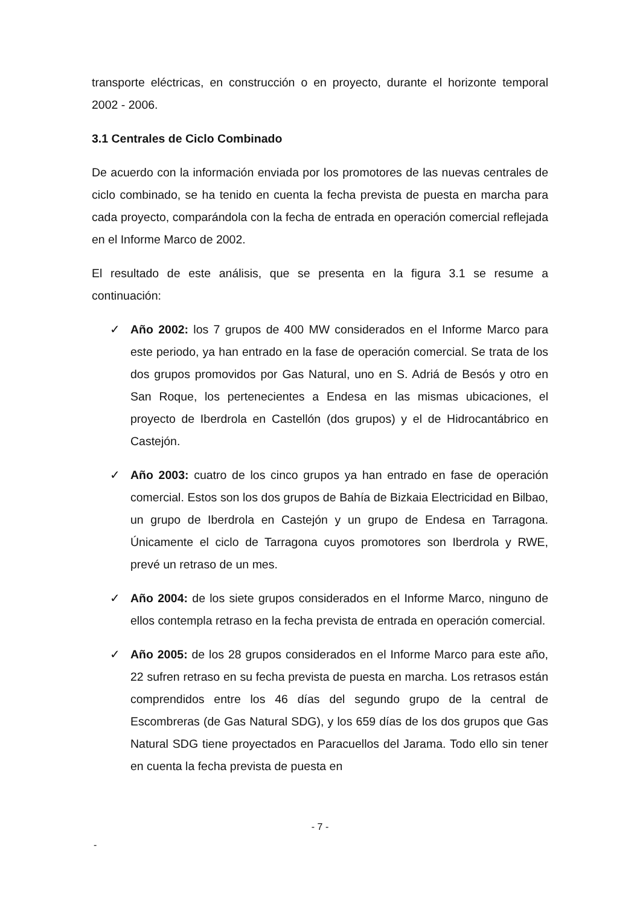transporte eléctricas, en construcción o en proyecto, durante el horizonte temporal 2002 - 2006.
3.1 Centrales de Ciclo Combinado
De acuerdo con la información enviada por los promotores de las nuevas centrales de ciclo combinado, se ha tenido en cuenta la fecha prevista de puesta en marcha para cada proyecto, comparándola con la fecha de entrada en operación comercial reflejada en el Informe Marco de 2002.
El resultado de este análisis, que se presenta en la figura 3.1 se resume a continuación:
✓ Año 2002: los 7 grupos de 400 MW considerados en el Informe Marco para este periodo, ya han entrado en la fase de operación comercial. Se trata de los dos grupos promovidos por Gas Natural, uno en S. Adriá de Besós y otro en San Roque, los pertenecientes a Endesa en las mismas ubicaciones, el proyecto de Iberdrola en Castellón (dos grupos) y el de Hidrocantábrico en Castejón.
✓ Año 2003: cuatro de los cinco grupos ya han entrado en fase de operación comercial. Estos son los dos grupos de Bahía de Bizkaia Electricidad en Bilbao, un grupo de Iberdrola en Castejón y un grupo de Endesa en Tarragona. Únicamente el ciclo de Tarragona cuyos promotores son Iberdrola y RWE, prevé un retraso de un mes.
✓ Año 2004: de los siete grupos considerados en el Informe Marco, ninguno de ellos contempla retraso en la fecha prevista de entrada en operación comercial.
✓ Año 2005: de los 28 grupos considerados en el Informe Marco para este año, 22 sufren retraso en su fecha prevista de puesta en marcha. Los retrasos están comprendidos entre los 46 días del segundo grupo de la central de Escombreras (de Gas Natural SDG), y los 659 días de los dos grupos que Gas Natural SDG tiene proyectados en Paracuellos del Jarama. Todo ello sin tener en cuenta la fecha prevista de puesta en
- 7 -
-